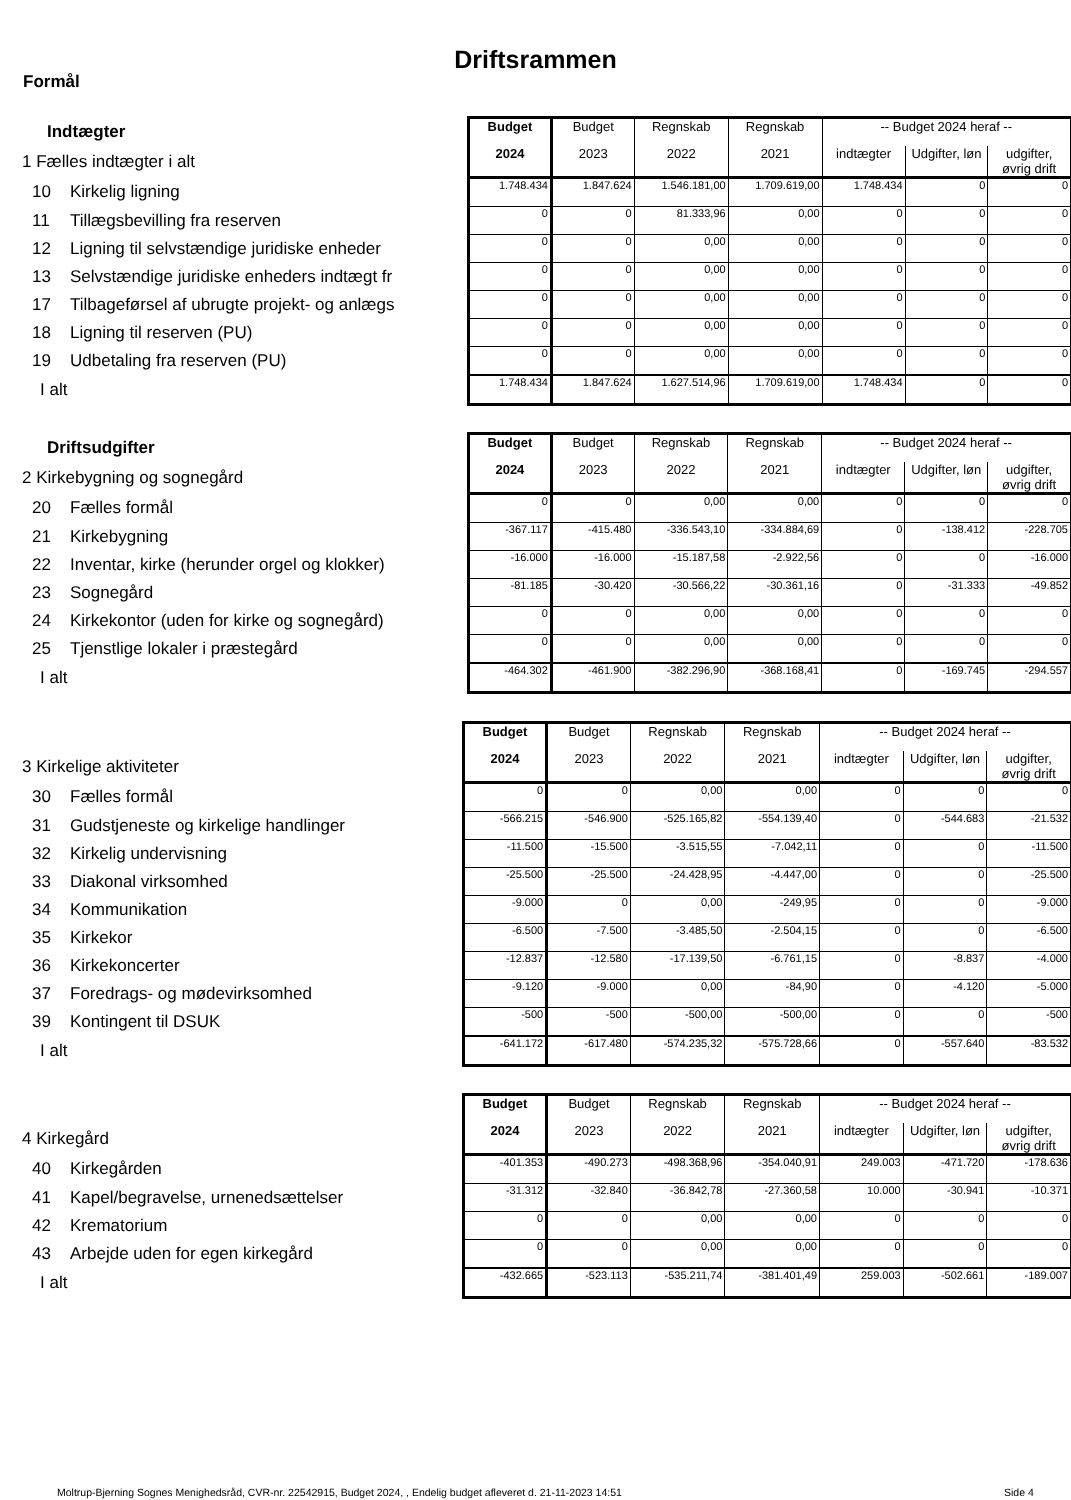Driftsrammen
Formål
| Indtægter | Budget | Budget | Regnskab | Regnskab | -- Budget 2024 heraf -- | | |
| 1 Fælles indtægter i alt | 2024 | 2023 | 2022 | 2021 | indtægter | Udgifter, løn | udgifter, øvrig drift |
| 10 Kirkelig ligning | 1.748.434 | 1.847.624 | 1.546.181,00 | 1.709.619,00 | 1.748.434 | 0 | 0 |
| 11 Tillægsbevilling fra reserven | 0 | 0 | 81.333,96 | 0,00 | 0 | 0 | 0 |
| 12 Ligning til selvstændige juridiske enheder | 0 | 0 | 0,00 | 0,00 | 0 | 0 | 0 |
| 13 Selvstændige juridiske enheders indtægt fr | 0 | 0 | 0,00 | 0,00 | 0 | 0 | 0 |
| 17 Tilbageførsel af ubrugte projekt- og anlægs | 0 | 0 | 0,00 | 0,00 | 0 | 0 | 0 |
| 18 Ligning til reserven (PU) | 0 | 0 | 0,00 | 0,00 | 0 | 0 | 0 |
| 19 Udbetaling fra reserven (PU) | 0 | 0 | 0,00 | 0,00 | 0 | 0 | 0 |
| I alt | 1.748.434 | 1.847.624 | 1.627.514,96 | 1.709.619,00 | 1.748.434 | 0 | 0 |
| Driftsudgifter | Budget | Budget | Regnskab | Regnskab | -- Budget 2024 heraf -- | | |
| 2 Kirkebygning og sognegård | 2024 | 2023 | 2022 | 2021 | indtægter | Udgifter, løn | udgifter, øvrig drift |
| 20 Fælles formål | 0 | 0 | 0,00 | 0,00 | 0 | 0 | 0 |
| 21 Kirkebygning | -367.117 | -415.480 | -336.543,10 | -334.884,69 | 0 | -138.412 | -228.705 |
| 22 Inventar, kirke (herunder orgel og klokker) | -16.000 | -16.000 | -15.187,58 | -2.922,56 | 0 | 0 | -16.000 |
| 23 Sognegård | -81.185 | -30.420 | -30.566,22 | -30.361,16 | 0 | -31.333 | -49.852 |
| 24 Kirkekontor (uden for kirke og sognegård) | 0 | 0 | 0,00 | 0,00 | 0 | 0 | 0 |
| 25 Tjenstlige lokaler i præstegård | 0 | 0 | 0,00 | 0,00 | 0 | 0 | 0 |
| I alt | -464.302 | -461.900 | -382.296,90 | -368.168,41 | 0 | -169.745 | -294.557 |
| | Budget | Budget | Regnskab | Regnskab | -- Budget 2024 heraf -- | | |
| 3 Kirkelige aktiviteter | 2024 | 2023 | 2022 | 2021 | indtægter | Udgifter, løn | udgifter, øvrig drift |
| 30 Fælles formål | 0 | 0 | 0,00 | 0,00 | 0 | 0 | 0 |
| 31 Gudstjeneste og kirkelige handlinger | -566.215 | -546.900 | -525.165,82 | -554.139,40 | 0 | -544.683 | -21.532 |
| 32 Kirkelig undervisning | -11.500 | -15.500 | -3.515,55 | -7.042,11 | 0 | 0 | -11.500 |
| 33 Diakonal virksomhed | -25.500 | -25.500 | -24.428,95 | -4.447,00 | 0 | 0 | -25.500 |
| 34 Kommunikation | -9.000 | 0 | 0,00 | -249,95 | 0 | 0 | -9.000 |
| 35 Kirkekor | -6.500 | -7.500 | -3.485,50 | -2.504,15 | 0 | 0 | -6.500 |
| 36 Kirkekoncerter | -12.837 | -12.580 | -17.139,50 | -6.761,15 | 0 | -8.837 | -4.000 |
| 37 Foredrags- og mødevirksomhed | -9.120 | -9.000 | 0,00 | -84,90 | 0 | -4.120 | -5.000 |
| 39 Kontingent til DSUK | -500 | -500 | -500,00 | -500,00 | 0 | 0 | -500 |
| I alt | -641.172 | -617.480 | -574.235,32 | -575.728,66 | 0 | -557.640 | -83.532 |
| | Budget | Budget | Regnskab | Regnskab | -- Budget 2024 heraf -- | | |
| 4 Kirkegård | 2024 | 2023 | 2022 | 2021 | indtægter | Udgifter, løn | udgifter, øvrig drift |
| 40 Kirkegården | -401.353 | -490.273 | -498.368,96 | -354.040,91 | 249.003 | -471.720 | -178.636 |
| 41 Kapel/begravelse, urnenedsættelser | -31.312 | -32.840 | -36.842,78 | -27.360,58 | 10.000 | -30.941 | -10.371 |
| 42 Krematorium | 0 | 0 | 0,00 | 0,00 | 0 | 0 | 0 |
| 43 Arbejde uden for egen kirkegård | 0 | 0 | 0,00 | 0,00 | 0 | 0 | 0 |
| I alt | -432.665 | -523.113 | -535.211,74 | -381.401,49 | 259.003 | -502.661 | -189.007 |
Moltrup-Bjerning Sognes Menighedsråd, CVR-nr. 22542915, Budget 2024, , Endelig budget afleveret d. 21-11-2023 14:51
Side 4